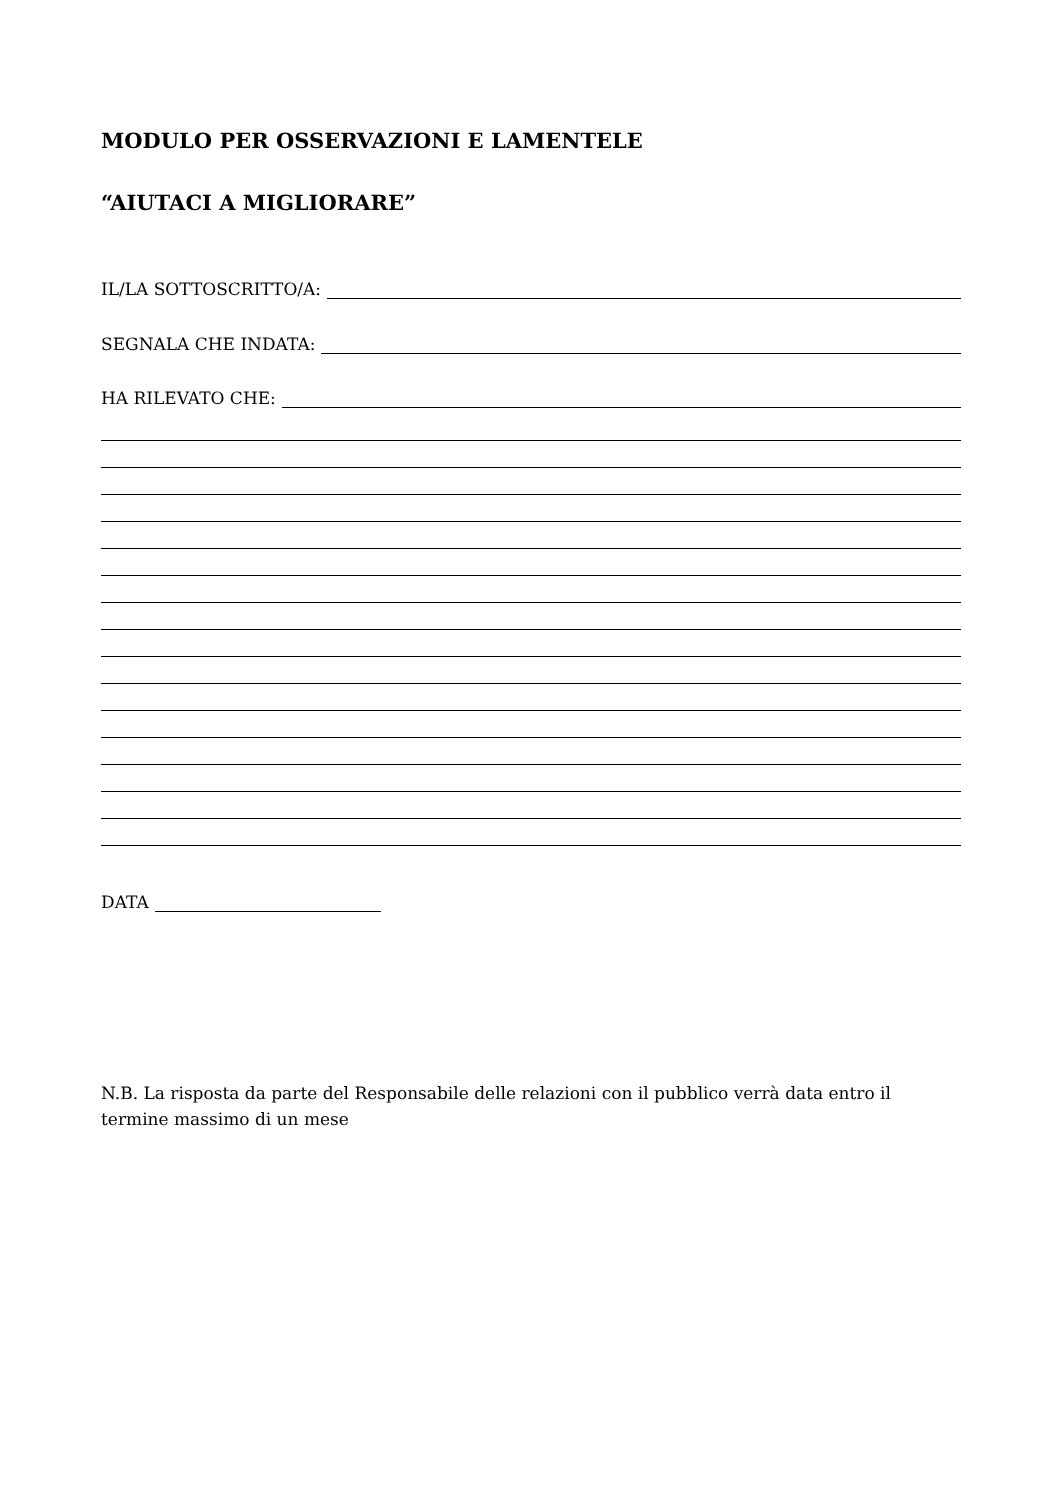MODULO PER OSSERVAZIONI E LAMENTELE
“AIUTACI A MIGLIORARE”
IL/LA SOTTOSCRITTO/A:
SEGNALA CHE INDATA:
HA RILEVATO CHE:
DATA
N.B. La risposta da parte del Responsabile delle relazioni con il pubblico verrà data entro il termine massimo di un mese